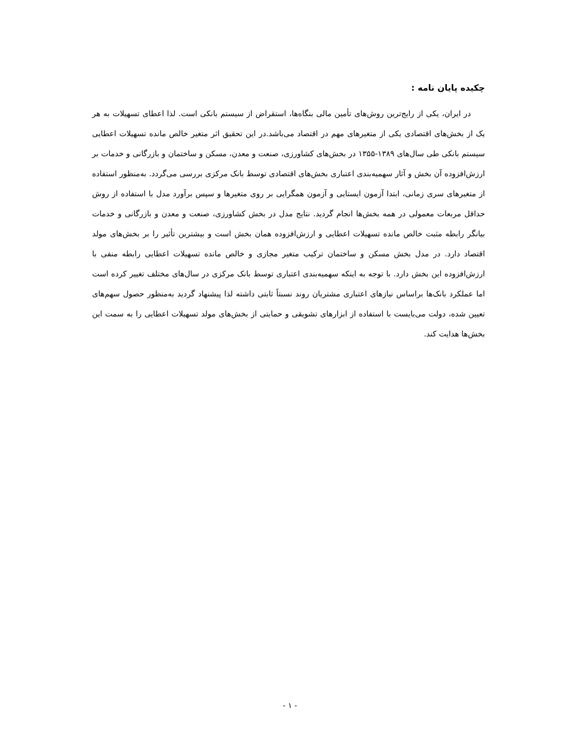چکیده پایان نامه :
در ایران، یکی از رایج‌ترین روش‌های تأمین مالی بنگاه‌ها، استقراض از سیستم بانکی است. لذا اعطای تسهیلات به هر یک از بخش‌های اقتصادی یکی از متغیرهای مهم در اقتصاد می‌باشد.در این تحقیق اثر متغیر خالص مانده تسهیلات اعطایی سیستم بانکی طی سال‌های ۱۳۸۹-۱۳۵۵ در بخش‌های کشاورزی، صنعت و معدن، مسکن و ساختمان و بازرگانی و خدمات بر ارزش‌افزوده آن بخش و آثار سهمیه‌بندی اعتباری بخش‌های اقتصادی توسط بانک مرکزی بررسی می‌گردد. به‌منظور استفاده از متغیرهای سری زمانی، ابتدا آزمون ایستایی و آزمون همگرایی بر روی متغیرها و سپس برآورد مدل با استفاده از روش حداقل مربعات معمولی در همه بخش‌ها انجام گردید. نتایج مدل در بخش کشاورزی، صنعت و معدن و بازرگانی و خدمات بیانگر رابطه مثبت خالص مانده تسهیلات اعطایی و ارزش‌افزوده همان بخش است و بیشترین تأثیر را بر بخش‌های مولد اقتصاد دارد. در مدل بخش مسکن و ساختمان ترکیب متغیر مجازی و خالص مانده تسهیلات اعطایی رابطه منفی با ارزش‌افزوده این بخش دارد. با توجه به اینکه سهمیه‌بندی اعتباری توسط بانک مرکزی در سال‌های مختلف تغییر کرده است اما عملکرد بانک‌ها براساس نیازهای اعتباری مشتریان روند نسبتاً ثابتی داشته لذا پیشنهاد گردید به‌منظور حصول سهم‌های تعیین شده، دولت می‌بایست با استفاده از ابزارهای تشویقی و حمایتی از بخش‌های مولد تسهیلات اعطایی را به سمت این بخش‌ها هدایت کند.
- ۱ -